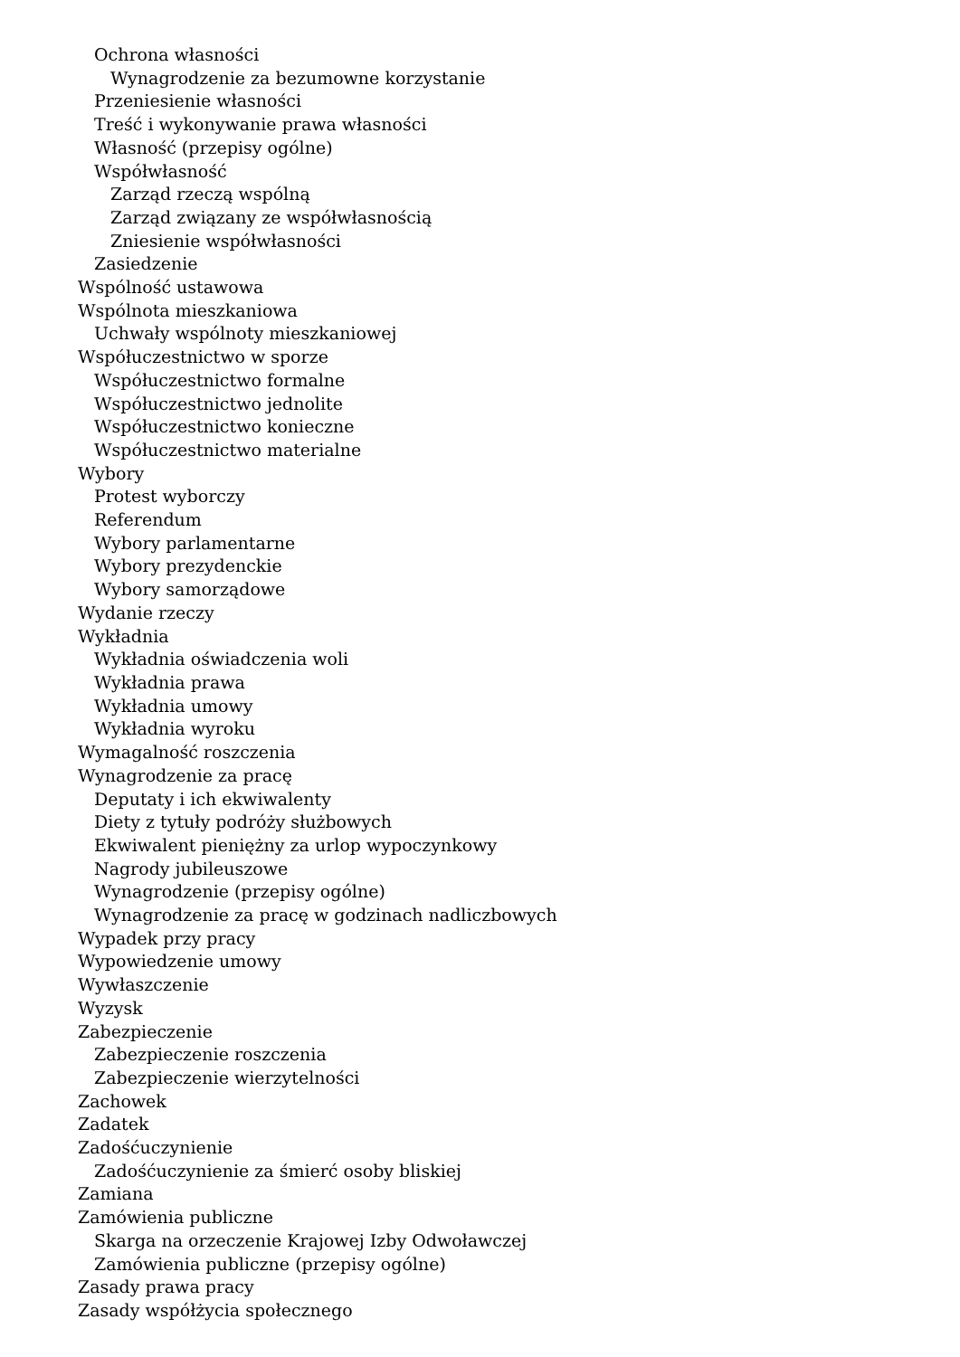Ochrona własności
Wynagrodzenie za bezumowne korzystanie
Przeniesienie własności
Treść i wykonywanie prawa własności
Własność (przepisy ogólne)
Współwłasność
Zarząd rzeczą wspólną
Zarząd związany ze współwłasnością
Zniesienie współwłasności
Zasiedzenie
Wspólność ustawowa
Wspólnota mieszkaniowa
Uchwały wspólnoty mieszkaniowej
Współuczestnictwo w sporze
Współuczestnictwo formalne
Współuczestnictwo jednolite
Współuczestnictwo konieczne
Współuczestnictwo materialne
Wybory
Protest wyborczy
Referendum
Wybory parlamentarne
Wybory prezydenckie
Wybory samorządowe
Wydanie rzeczy
Wykładnia
Wykładnia oświadczenia woli
Wykładnia prawa
Wykładnia umowy
Wykładnia wyroku
Wymagalność roszczenia
Wynagrodzenie za pracę
Deputaty i ich ekwiwalenty
Diety z tytuły podróży służbowych
Ekwiwalent pieniężny za urlop wypoczynkowy
Nagrody jubileuszowe
Wynagrodzenie (przepisy ogólne)
Wynagrodzenie za pracę w godzinach nadliczbowych
Wypadek przy pracy
Wypowiedzenie umowy
Wywłaszczenie
Wyzysk
Zabezpieczenie
Zabezpieczenie roszczenia
Zabezpieczenie wierzytelności
Zachowek
Zadatek
Zadośćuczynienie
Zadośćuczynienie za śmierć osoby bliskiej
Zamiana
Zamówienia publiczne
Skarga na orzeczenie Krajowej Izby Odwoławczej
Zamówienia publiczne (przepisy ogólne)
Zasady prawa pracy
Zasady współżycia społecznego